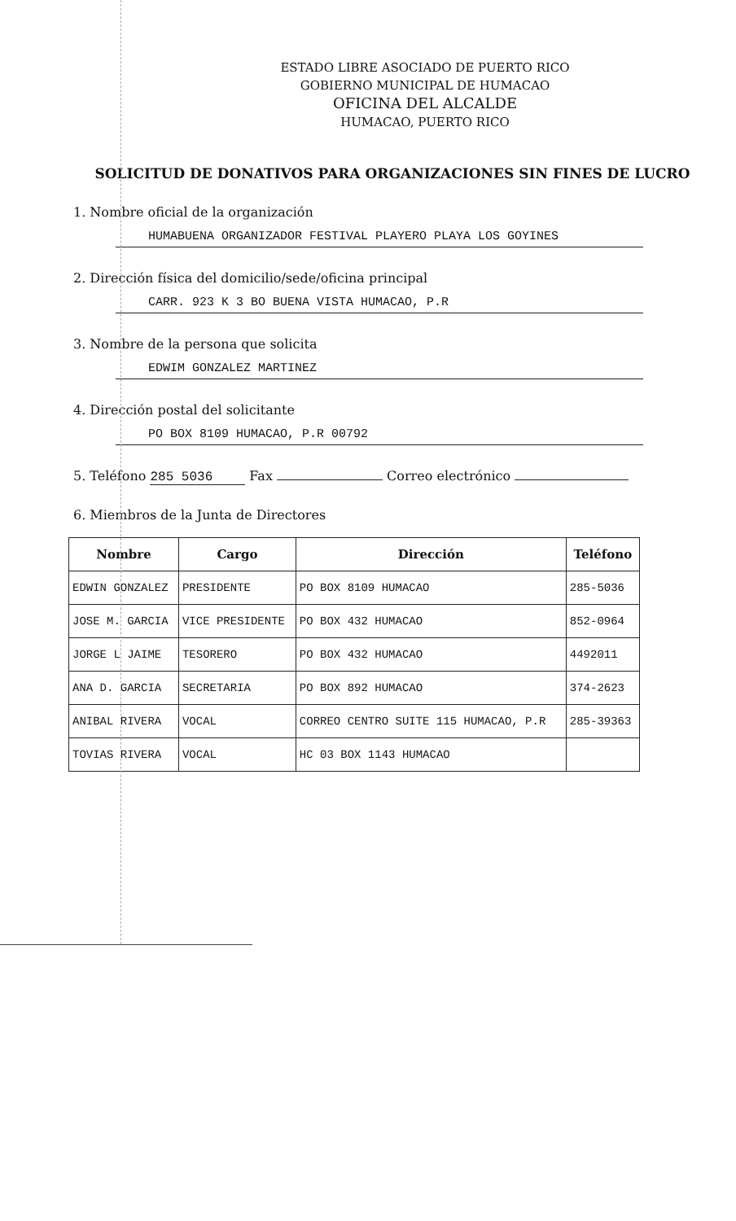ESTADO LIBRE ASOCIADO DE PUERTO RICO
GOBIERNO MUNICIPAL DE HUMACAO
OFICINA DEL ALCALDE
HUMACAO, PUERTO RICO
SOLICITUD DE DONATIVOS PARA ORGANIZACIONES SIN FINES DE LUCRO
1. Nombre oficial de la organización
HUMABUENA ORGANIZADOR FESTIVAL PLAYERO PLAYA LOS GOYINES
2. Dirección física del domicilio/sede/oficina principal
CARR. 923 K 3 BO BUENA VISTA HUMACAO, P.R
3. Nombre de la persona que solicita
EDWIM GONZALEZ MARTINEZ
4. Dirección postal del solicitante
PO BOX 8109 HUMACAO, P.R 00792
5. Teléfono 285 5036 Fax Correo electrónico
6. Miembros de la Junta de Directores
| Nombre | Cargo | Dirección | Teléfono |
| --- | --- | --- | --- |
| EDWIN GONZALEZ | PRESIDENTE | PO BOX 8109 HUMACAO | 285-5036 |
| JOSE M. GARCIA | VICE PRESIDENTE | PO BOX 432 HUMACAO | 852-0964 |
| JORGE L JAIME | TESORERO | PO BOX 432 HUMACAO | 4492011 |
| ANA D. GARCIA | SECRETARIA | PO BOX 892 HUMACAO | 374-2623 |
| ANIBAL RIVERA | VOCAL | CORREO CENTRO SUITE 115 HUMACAO, P.R | 285-39363 |
| TOVIAS RIVERA | VOCAL | HC 03 BOX 1143 HUMACAO | |